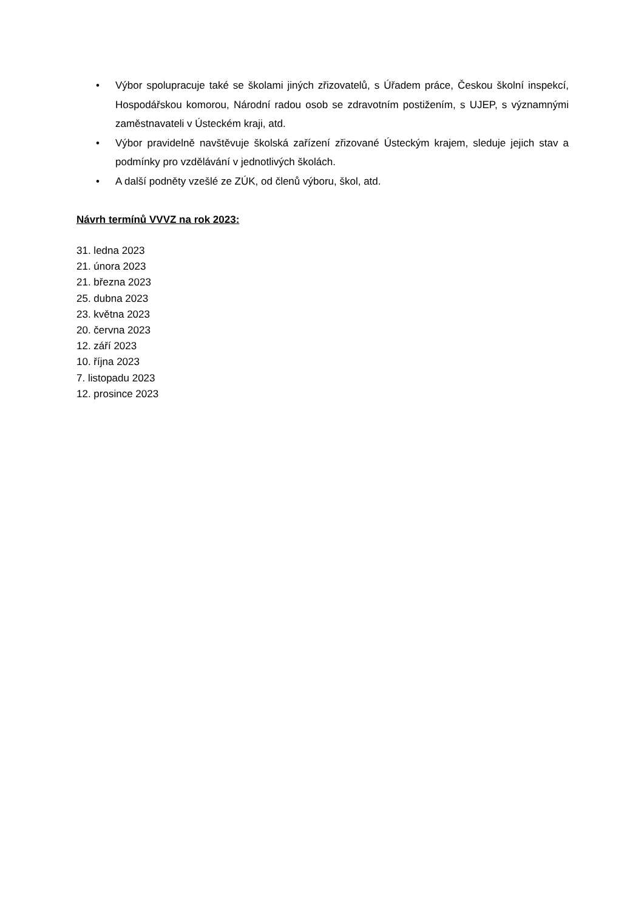• Výbor spolupracuje také se školami jiných zřizovatelů, s Úřadem práce, Českou školní inspekcí, Hospodářskou komorou, Národní radou osob se zdravotním postižením, s UJEP, s významnými zaměstnavateli v Ústeckém kraji, atd.
• Výbor pravidelně navštěvuje školská zařízení zřizované Ústeckým krajem, sleduje jejich stav a podmínky pro vzdělávání v jednotlivých školách.
• A další podněty vzešlé ze ZÚK, od členů výboru, škol, atd.
Návrh termínů VVVZ na rok 2023:
31. ledna 2023
21. února 2023
21. března 2023
25. dubna 2023
23. května 2023
20. června 2023
12. září 2023
10. října 2023
7. listopadu 2023
12. prosince 2023